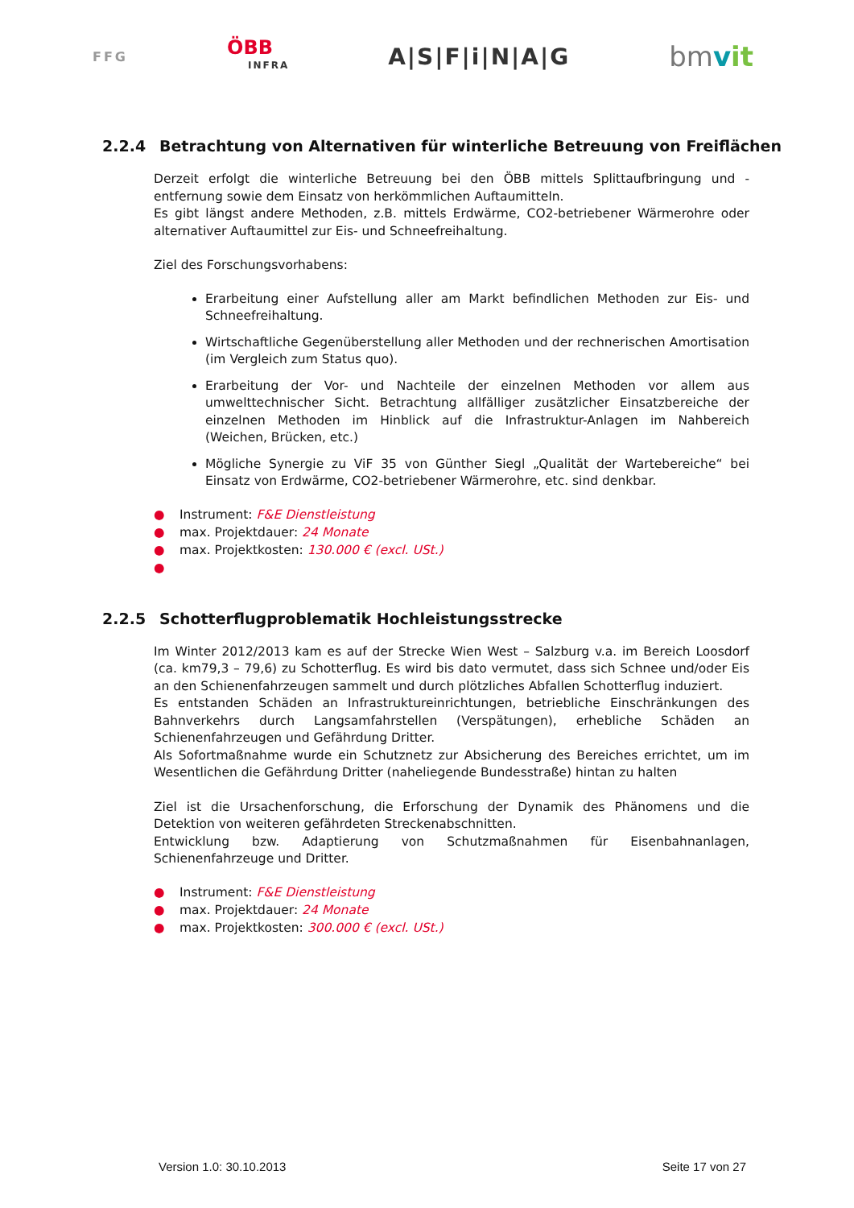FFG
ÖBB
INFRA
A|S|F|i|N|A|G
bmvit
2.2.4 Betrachtung von Alternativen für winterliche Betreuung von Freiflächen
Derzeit erfolgt die winterliche Betreuung bei den ÖBB mittels Splittaufbringung und -entfernung sowie dem Einsatz von herkömmlichen Auftaumitteln.
Es gibt längst andere Methoden, z.B. mittels Erdwärme, CO2-betriebener Wärmerohre oder alternativer Auftaumittel zur Eis- und Schneefreihaltung.
Ziel des Forschungsvorhabens:
Erarbeitung einer Aufstellung aller am Markt befindlichen Methoden zur Eis- und Schneefreihaltung.
Wirtschaftliche Gegenüberstellung aller Methoden und der rechnerischen Amortisation (im Vergleich zum Status quo).
Erarbeitung der Vor- und Nachteile der einzelnen Methoden vor allem aus umwelttechnischer Sicht. Betrachtung allfälliger zusätzlicher Einsatzbereiche der einzelnen Methoden im Hinblick auf die Infrastruktur-Anlagen im Nahbereich (Weichen, Brücken, etc.)
Mögliche Synergie zu ViF 35 von Günther Siegl „Qualität der Wartebereiche“ bei Einsatz von Erdwärme, CO2-betriebener Wärmerohre, etc. sind denkbar.
● Instrument: F&E Dienstleistung
● max. Projektdauer: 24 Monate
● max. Projektkosten: 130.000 € (excl. USt.)
●
2.2.5 Schotterflugproblematik Hochleistungsstrecke
Im Winter 2012/2013 kam es auf der Strecke Wien West – Salzburg v.a. im Bereich Loosdorf (ca. km79,3 – 79,6) zu Schotterflug. Es wird bis dato vermutet, dass sich Schnee und/oder Eis an den Schienenfahrzeugen sammelt und durch plötzliches Abfallen Schotterflug induziert.
Es entstanden Schäden an Infrastruktureinrichtungen, betriebliche Einschränkungen des Bahnverkehrs durch Langsamfahrstellen (Verspätungen), erhebliche Schäden an Schienenfahrzeugen und Gefährdung Dritter.
Als Sofortmaßnahme wurde ein Schutznetz zur Absicherung des Bereiches errichtet, um im Wesentlichen die Gefährdung Dritter (naheliegende Bundesstraße) hintan zu halten
Ziel ist die Ursachenforschung, die Erforschung der Dynamik des Phänomens und die Detektion von weiteren gefährdeten Streckenabschnitten.
Entwicklung bzw. Adaptierung von Schutzmaßnahmen für Eisenbahnanlagen, Schienenfahrzeuge und Dritter.
● Instrument: F&E Dienstleistung
● max. Projektdauer: 24 Monate
● max. Projektkosten: 300.000 € (excl. USt.)
Version 1.0: 30.10.2013 Seite 17 von 27